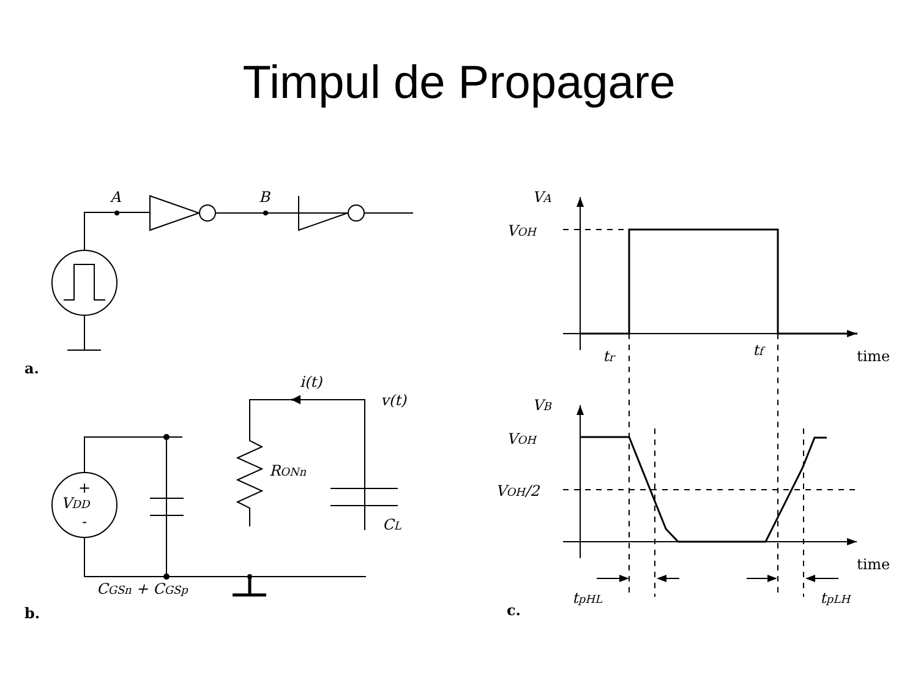Timpul de Propagare
A
B
a.
VDD
+
-
RONn
CL
i(t)
v(t)
CGSn + CGSp
b.
VA
VOH
tr
tf
time
VB
VOH
VOH/2
time
tpHL
tpLH
c.